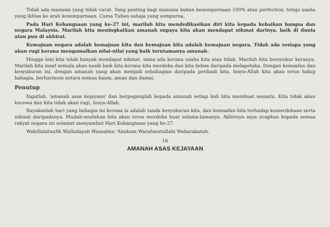Tidak ada manusia yang tidak cacat. Yang penting bagi manusia bukan kesempurnaan 100% atau perfection, tetapi usaha yang ikhlas ke arah kesempurnaan. Cuma Tuhan sahaja yang sempurna.
Pada Hari Kebangsaan yang ke-27 ini, marilah kita mendedikasikan diri kita kepada kebaikan bangsa dan negara Malaysia. Marilah kita meningkatkan amanah supaya kita akan mendapat nikmat darinya, baik di dunia atau pun di akhirat.
Kemajuan negara adalah kemajuan kita dan kemajuan kita adalah kemajuan negara. Tidak ada sesiapa yang akan rugi kerana mengamalkan nilai-nilai yang baik terutamanya amanah.
Hingga kini kita telah banyak mendapat nikmat, sama ada kerana usaha kita atau tidak. Marilah kita bersyukur keranya. Marilah kita insaf semula akan nasib baik kita kerana kita merdeka dan kita bebas daripada melapetaka. Dengan keinsafan dan kesyukuran ini, dengan amanah yang akan menjadi sebahagian daripada peribadi kita, Insya-Allah kita akan terus hidup bahagia, berharmoni antara semua kaum, aman dan damai.
Penutup
Ingatlah, 'amanah asas kejayaan' dan berpeganglah kepada amanah setiap kali kita membuat sesuatu. Kita tidak akan kecewa dan kita tidak akan rugi, Insya-Allah.
Rayakanlah hari yang bahagia ini kerana ia adalah tanda kesyukuran kita, dan keinsafan kita terhadap kemerdekaan serta nikmat daripadanya. Mudah-mudahan kita akan terus merdeka buat selama-lamanya. Akhirnya saya ucapkan kepada semua rakyat negara ini selamat menyambut Hari Kebangsaan yang ke-27.
Wabillahitaufik Walhidayah Wassalmu 'Alaikum Warahmatullahi Wabarakatuh.
16
AMANAH ASAS KEJAYAAN